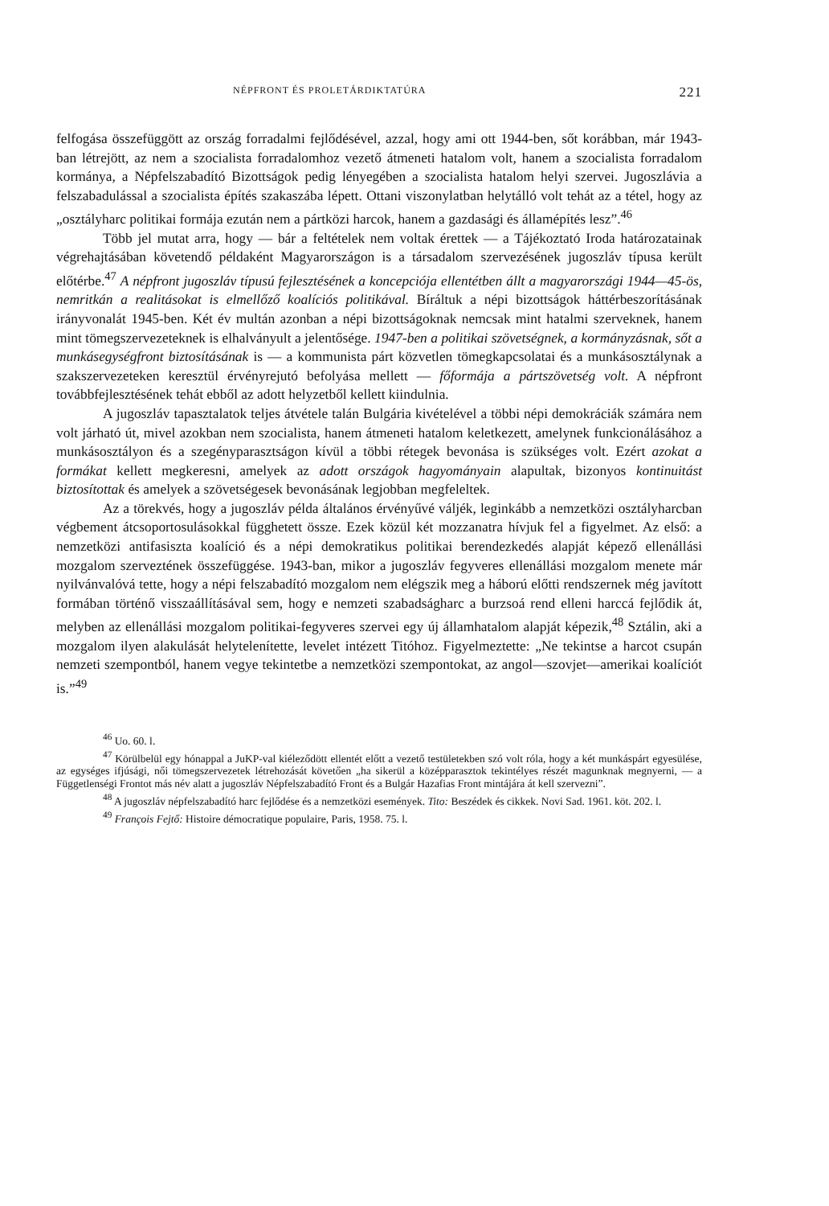NÉPFRONT ÉS PROLETÁRDIKTATÚRA 221
felfogása összefüggött az ország forradalmi fejlődésével, azzal, hogy ami ott 1944-ben, sőt korábban, már 1943-ban létrejött, az nem a szocialista forradalomhoz vezető átmeneti hatalom volt, hanem a szocialista forradalom kormánya, a Népfelszabadító Bizottságok pedig lényegében a szocialista hatalom helyi szervei. Jugoszlávia a felszabadulással a szocialista építés szakaszába lépett. Ottani viszonylatban helytálló volt tehát az a tétel, hogy az „osztályharc politikai formája ezután nem a pártközi harcok, hanem a gazdasági és államépítés lesz”.<sup>46</sup>
Több jel mutat arra, hogy — bár a feltételek nem voltak érettek — a Tájékoztató Iroda határozatainak végrehajtásában követendő példaként Magyarországon is a társadalom szervezésének jugoszláv típusa került előtérbe.<sup>47</sup> A népfront jugoszláv típusú fejlesztésének a koncepciója ellentétben állt a magyarországi 1944—45-ös, nemritkán a realitásokat is elmellőző koalíciós politikával. Bíráltuk a népi bizottságok háttérbeszorításának irányvonalát 1945-ben. Két év multán azonban a népi bizottságoknak nemcsak mint hatalmi szerveknek, hanem mint tömegszervezeteknek is elhalványult a jelentősége. 1947-ben a politikai szövetségnek, a kormányzásnak, sőt a munkásegységfront biztosításának is — a kommunista párt közvetlen tömegkapcsolatai és a munkásosztálynak a szakszervezeteken keresztül érvényrejutó befolyása mellett — főformája a pártszövetség volt. A népfront továbbfejlesztésének tehát ebből az adott helyzetből kellett kiindulnia.
A jugoszláv tapasztalatok teljes átvétele talán Bulgária kivételével a többi népi demokráciák számára nem volt járható út, mivel azokban nem szocialista, hanem átmeneti hatalom keletkezett, amelynek funkcionálásához a munkásosztályon és a szegényparasztságon kívül a többi rétegek bevonása is szükséges volt. Ezért azokat a formákat kellett megkeresni, amelyek az adott országok hagyományain alapultak, bizonyos kontinuitást biztosítottak és amelyek a szövetségesek bevonásának legjobban megfeleltek.
Az a törekvés, hogy a jugoszláv példa általános érvényűvé váljék, leginkább a nemzetközi osztályharcban végbement átcsoportosulásokkal függhetett össze. Ezek közül két mozzanatra hívjuk fel a figyelmet. Az első: a nemzetközi antifasiszta koalíció és a népi demokratikus politikai berendezkedés alapját képező ellenállási mozgalom szerveztének összefüggése. 1943-ban, mikor a jugoszláv fegyveres ellenállási mozgalom menete már nyilvánvalóvá tette, hogy a népi felszabadító mozgalom nem elégszik meg a háború előtti rendszernek még javított formában történő visszaállításával sem, hogy e nemzeti szabadságharc a burzsoá rend elleni harccá fejlődik át, melyben az ellenállási mozgalom politikai-fegyveres szervei egy új államhatalom alapját képezik,<sup>48</sup> Sztálin, aki a mozgalom ilyen alakulását helytelenítette, levelet intézett Titóhoz. Figyelmeztette: „Ne tekintse a harcot csupán nemzeti szempontból, hanem vegye tekintetbe a nemzetközi szempontokat, az angol—szovjet—amerikai koalíciót is.”<sup>49</sup>
<sup>46</sup> Uo. 60. l.
<sup>47</sup> Körülbelül egy hónappal a JuKP-val kiéleződött ellentét előtt a vezető testületekben szó volt róla, hogy a két munkáspárt egyesülése, az egységes ifjúsági, női tömegszervezetek létrehozását követően „ha sikerül a középparasztok tekintélyes részét magunknak megnyerni, — a Függetlenségi Frontot más név alatt a jugoszláv Népfelszabadító Front és a Bulgár Hazafias Front mintájára át kell szervezni”.
<sup>48</sup> A jugoszláv népfelszabadító harc fejlődése és a nemzetközi események. Tito: Beszédek és cikkek. Novi Sad. 1961. köt. 202. l.
<sup>49</sup> François Fejtő: Histoire démocratique populaire, Paris, 1958. 75. l.